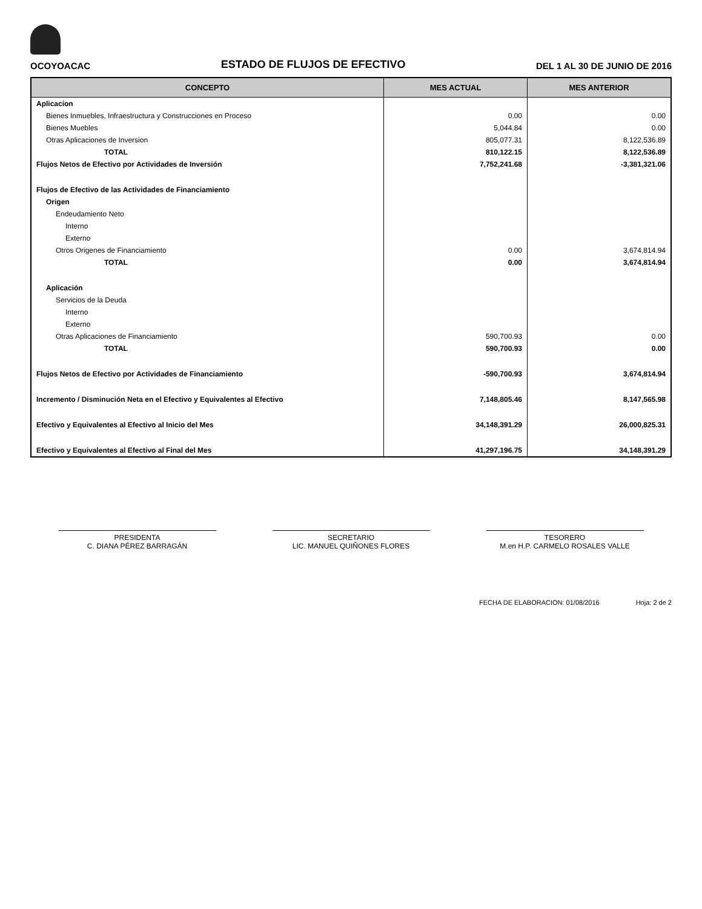OCOYOACAC ESTADO DE FLUJOS DE EFECTIVO DEL 1 AL 30 DE JUNIO DE 2016
| CONCEPTO | MES ACTUAL | MES ANTERIOR |
| --- | --- | --- |
| Aplicacion | | |
| Bienes Inmuebles, Infraestructura y Construcciones en Proceso | 0.00 | 0.00 |
| Bienes Muebles | 5,044.84 | 0.00 |
| Otras Aplicaciones de Inversion | 805,077.31 | 8,122,536.89 |
| TOTAL | 810,122.15 | 8,122,536.89 |
| Flujos Netos de Efectivo por Actividades de Inversión | 7,752,241.68 | -3,381,321.06 |
| Flujos de Efectivo de las Actividades de Financiamiento | | |
| Origen | | |
| Endeudamiento Neto | | |
| Interno | | |
| Externo | | |
| Otros Origenes de Financiamiento | 0.00 | 3,674,814.94 |
| TOTAL | 0.00 | 3,674,814.94 |
| Aplicación | | |
| Servicios de la Deuda | | |
| Interno | | |
| Externo | | |
| Otras Aplicaciones de Financiamiento | 590,700.93 | 0.00 |
| TOTAL | 590,700.93 | 0.00 |
| Flujos Netos de Efectivo por Actividades de Financiamiento | -590,700.93 | 3,674,814.94 |
| Incremento / Disminución Neta en el Efectivo y Equivalentes al Efectivo | 7,148,805.46 | 8,147,565.98 |
| Efectivo y Equivalentes al Efectivo al Inicio del Mes | 34,148,391.29 | 26,000,825.31 |
| Efectivo y Equivalentes al Efectivo al Final del Mes | 41,297,196.75 | 34,148,391.29 |
PRESIDENTA
C. DIANA PÉREZ BARRAGÁN
SECRETARIO
LIC. MANUEL QUIÑONES FLORES
TESORERO
M.en H.P. CARMELO ROSALES VALLE
FECHA DE ELABORACION: 01/08/2016 Hoja: 2 de 2